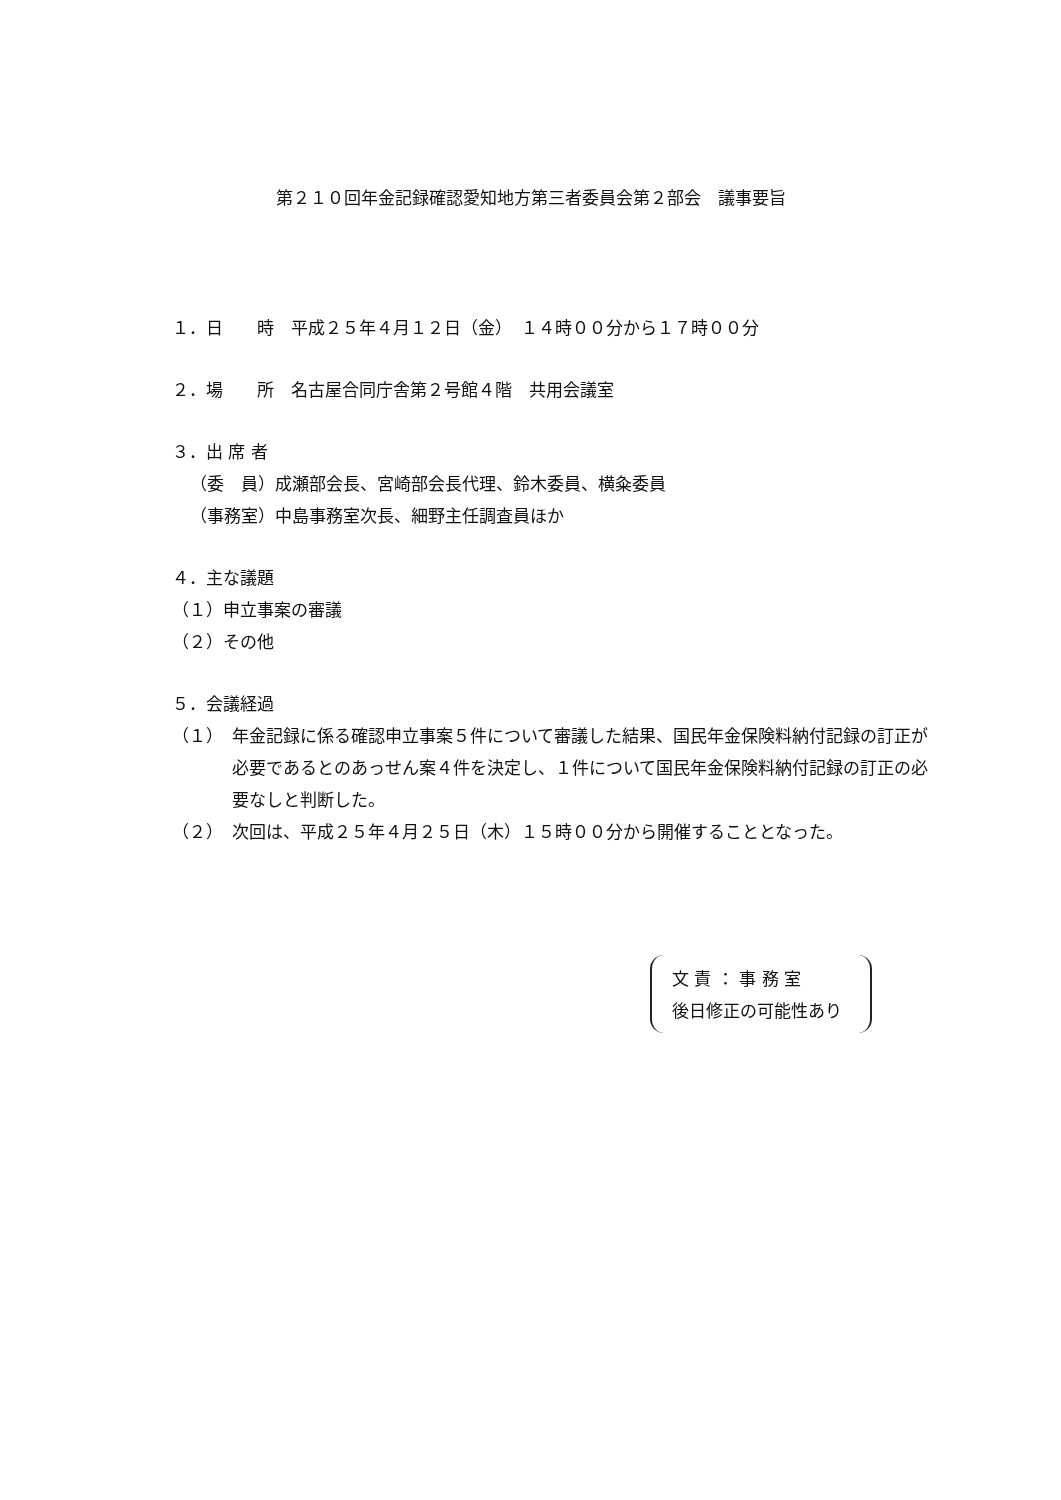第２１０回年金記録確認愛知地方第三者委員会第２部会　議事要旨
１．日　　時　平成２５年４月１２日（金）　１４時００分から１７時００分
２．場　　所　名古屋合同庁舎第２号館４階　共用会議室
３．出 席 者
（委　員）成瀬部会長、宮崎部会長代理、鈴木委員、横粂委員
（事務室）中島事務室次長、細野主任調査員ほか
４．主な議題
（１）申立事案の審議
（２）その他
５．会議経過
（１）　年金記録に係る確認申立事案５件について審議した結果、国民年金保険料納付記録の訂正が必要であるとのあっせん案４件を決定し、１件について国民年金保険料納付記録の訂正の必要なしと判断した。
（２）　次回は、平成２５年４月２５日（木）１５時００分から開催することとなった。
文 責 ： 事 務 室
後日修正の可能性あり